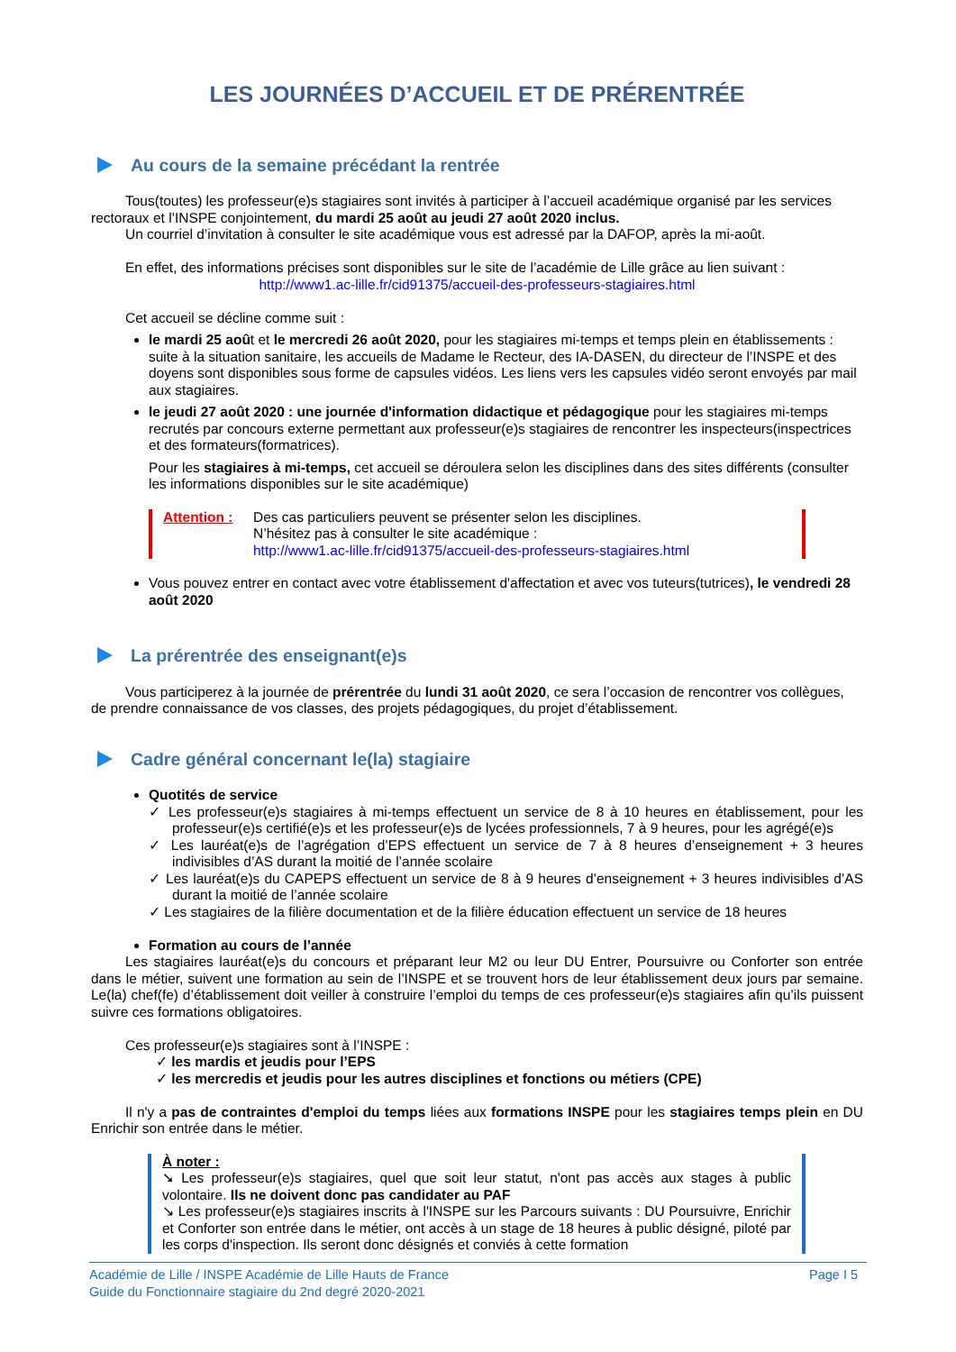LES JOURNÉES D’ACCUEIL ET DE PRÉRENTRÉE
Au cours de la semaine précédant la rentrée
Tous(toutes) les professeur(e)s stagiaires sont invités à participer à l’accueil académique organisé par les services rectoraux et l’INSPE conjointement, du mardi 25 août au jeudi 27 août 2020 inclus.
Un courriel d’invitation à consulter le site académique vous est adressé par la DAFOP, après la mi-août.
En effet, des informations précises sont disponibles sur le site de l’académie de Lille grâce au lien suivant :
http://www1.ac-lille.fr/cid91375/accueil-des-professeurs-stagiaires.html
Cet accueil se décline comme suit :
le mardi 25 août et le mercredi 26 août 2020, pour les stagiaires mi-temps et temps plein en établissements : suite à la situation sanitaire, les accueils de Madame le Recteur, des IA-DASEN, du directeur de l’INSPE et des doyens sont disponibles sous forme de capsules vidéos. Les liens vers les capsules vidéo seront envoyés par mail aux stagiaires.
le jeudi 27 août 2020 : une journée d'information didactique et pédagogique pour les stagiaires mi-temps recrutés par concours externe permettant aux professeur(e)s stagiaires de rencontrer les inspecteurs(inspectrices et des formateurs(formatrices).
Pour les stagiaires à mi-temps, cet accueil se déroulera selon les disciplines dans des sites différents (consulter les informations disponibles sur le site académique)
Attention : Des cas particuliers peuvent se présenter selon les disciplines.
N’hésitez pas à consulter le site académique :
http://www1.ac-lille.fr/cid91375/accueil-des-professeurs-stagiaires.html
Vous pouvez entrer en contact avec votre établissement d'affectation et avec vos tuteurs(tutrices), le vendredi 28 août 2020
La prérentrée des enseignant(e)s
Vous participerez à la journée de prérentrée du lundi 31 août 2020, ce sera l’occasion de rencontrer vos collègues, de prendre connaissance de vos classes, des projets pédagogiques, du projet d’établissement.
Cadre général concernant le(la) stagiaire
Quotités de service
✓ Les professeur(e)s stagiaires à mi-temps effectuent un service de 8 à 10 heures en établissement, pour les professeur(e)s certifié(e)s et les professeur(e)s de lycées professionnels, 7 à 9 heures, pour les agrégé(e)s
✓ Les lauréat(e)s de l’agrégation d’EPS effectuent un service de 7 à 8 heures d’enseignement + 3 heures indivisibles d’AS durant la moitié de l’année scolaire
✓ Les lauréat(e)s du CAPEPS effectuent un service de 8 à 9 heures d’enseignement + 3 heures indivisibles d’AS durant la moitié de l’année scolaire
✓ Les stagiaires de la filière documentation et de la filière éducation effectuent un service de 18 heures
Formation au cours de l’année
Les stagiaires lauréat(e)s du concours et préparant leur M2 ou leur DU Entrer, Poursuivre ou Conforter son entrée dans le métier, suivent une formation au sein de l’INSPE et se trouvent hors de leur établissement deux jours par semaine. Le(la) chef(fe) d’établissement doit veiller à construire l’emploi du temps de ces professeur(e)s stagiaires afin qu’ils puissent suivre ces formations obligatoires.
Ces professeur(e)s stagiaires sont à l’INSPE :
✓ les mardis et jeudis pour l’EPS
✓ les mercredis et jeudis pour les autres disciplines et fonctions ou métiers (CPE)
Il n'y a pas de contraintes d'emploi du temps liées aux formations INSPE pour les stagiaires temps plein en DU Enrichir son entrée dans le métier.
À noter :
➘ Les professeur(e)s stagiaires, quel que soit leur statut, n'ont pas accès aux stages à public volontaire. Ils ne doivent donc pas candidater au PAF
↘ Les professeur(e)s stagiaires inscrits à l'INSPE sur les Parcours suivants : DU Poursuivre, Enrichir et Conforter son entrée dans le métier, ont accès à un stage de 18 heures à public désigné, piloté par les corps d'inspection. Ils seront donc désignés et conviés à cette formation
Académie de Lille / INSPE Académie de Lille Hauts de France
Guide du Fonctionnaire stagiaire du 2nd degré 2020-2021
Page I 5